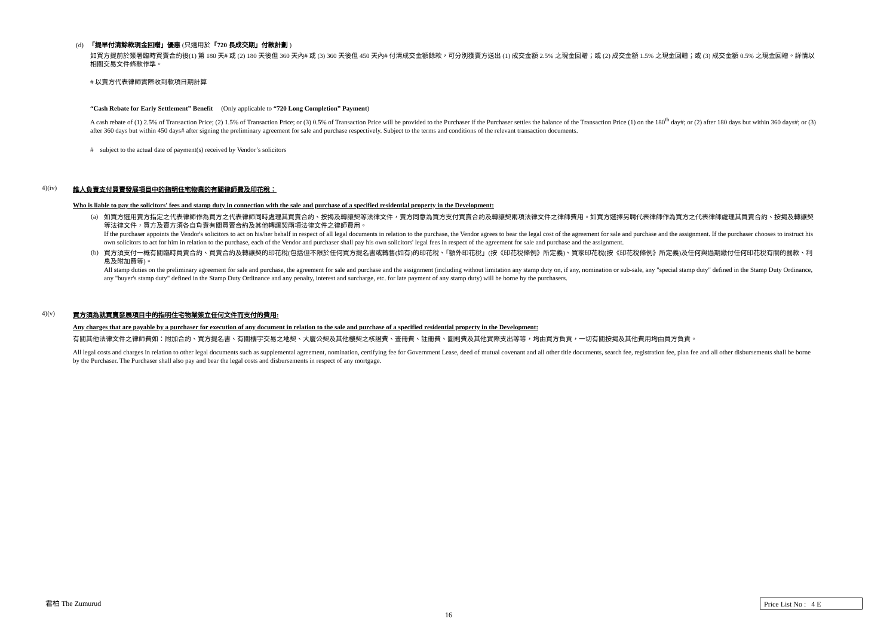(d) 「提早付清餘款現金回贈」優惠 (只適用於「720 長成交期」付款計劃 )
如買方提前於簽署臨時買賣合約後(1) 第 180 天# 或 (2) 180 天後但 360 天內# 或 (3) 360 天後但 450 天內# 付清成交金額餘款，可分別獲賣方送出 (1) 成交金額 2.5% 之現金回贈；或 (2) 成交金額 1.5% 之現金回贈；或 (3) 成交金額 0.5% 之現金回贈。詳情以相關交易文件條款作準。
# 以賣方代表律師實際收到款項日期計算
“Cash Rebate for Early Settlement” Benefit (Only applicable to “720 Long Completion” Payment)
A cash rebate of (1) 2.5% of Transaction Price; (2) 1.5% of Transaction Price; or (3) 0.5% of Transaction Price will be provided to the Purchaser if the Purchaser settles the balance of the Transaction Price (1) on the 180<sup>th</sup> day#; or (2) after 180 days but within 360 days#; or (3) after 360 days but within 450 days# after signing the preliminary agreement for sale and purchase respectively. Subject to the terms and conditions of the relevant transaction documents.
# subject to the actual date of payment(s) received by Vendor’s solicitors
4)(iv) 誰人負責支付買賣發展項目中的指明住宅物業的有關律師費及印花稅：
Who is liable to pay the solicitors' fees and stamp duty in connection with the sale and purchase of a specified residential property in the Development:
(a)
如買方選用賣方指定之代表律師作為買方之代表律師同時處理其買賣合約、按揭及轉讓契等法律文件，賣方同意為買方支付買賣合約及轉讓契兩項法律文件之律師費用。如買方選擇另聘代表律師作為買方之代表律師處理其買賣合約、按揭及轉讓契等法律文件，買方及賣方須各自負責有關買賣合約及其他轉讓契兩項法律文件之律師費用。
If the purchaser appoints the Vendor's solicitors to act on his/her behalf in respect of all legal documents in relation to the purchase, the Vendor agrees to bear the legal cost of the agreement for sale and purchase and the assignment. If the purchaser chooses to instruct his own solicitors to act for him in relation to the purchase, each of the Vendor and purchaser shall pay his own solicitors' legal fees in respect of the agreement for sale and purchase and the assignment.
(b)
買方須支付一概有關臨時買賣合約、買賣合約及轉讓契的印花稅(包括但不限於任何買方提名書或轉售(如有)的印花稅、「額外印花稅」(按《印花稅條例》所定義)、買家印花稅(按《印花稅條例》所定義)及任何與過期繳付任何印花稅有關的罰款、利息及附加費等)。
All stamp duties on the preliminary agreement for sale and purchase, the agreement for sale and purchase and the assignment (including without limitation any stamp duty on, if any, nomination or sub-sale, any "special stamp duty" defined in the Stamp Duty Ordinance, any "buyer's stamp duty" defined in the Stamp Duty Ordinance and any penalty, interest and surcharge, etc. for late payment of any stamp duty) will be borne by the purchasers.
4)(v) 買方須為就買賣發展項目中的指明住宅物業簽立任何文件而支付的費用:
Any charges that are payable by a purchaser for execution of any document in relation to the sale and purchase of a specified residential property in the Development:
有關其他法律文件之律師費如：附加合約、買方提名書、有關樓宇交易之地契、大廈公契及其他樓契之核證費、查冊費、註冊費、圖則費及其他實際支出等等，均由買方負責，一切有關按揭及其他費用均由買方負責。
All legal costs and charges in relation to other legal documents such as supplemental agreement, nomination, certifying fee for Government Lease, deed of mutual covenant and all other title documents, search fee, registration fee, plan fee and all other disbursements shall be borne by the Purchaser. The Purchaser shall also pay and bear the legal costs and disbursements in respect of any mortgage.
君柏 The Zumurud Price List No : 4 E
16